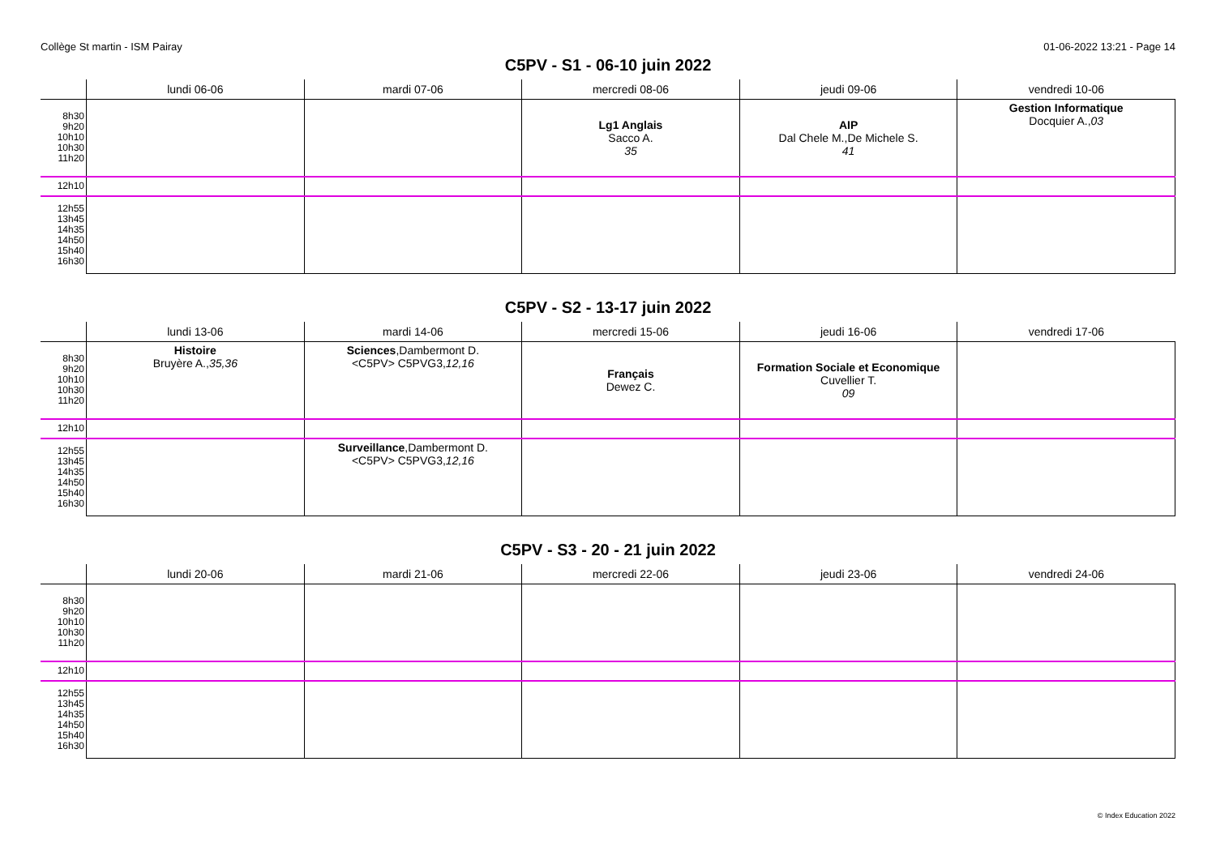Collège St martin - ISM Pairay 01-06-2022 13:21 - Page 14
C5PV - S1 - 06-10 juin 2022
| | lundi 06-06 | mardi 07-06 | mercredi 08-06 | jeudi 09-06 | vendredi 10-06 |
| --- | --- | --- | --- | --- | --- |
| 8h30 9h20 10h10 10h30 11h20 | | | Lg1 Anglais Sacco A. 35 | AIP Dal Chele M.,De Michele S. 41 | Gestion Informatique Docquier A., 03 |
| 12h10 | | | | | |
| 12h55 13h45 14h35 14h50 15h40 16h30 | | | | | |
C5PV - S2 - 13-17 juin 2022
| | lundi 13-06 | mardi 14-06 | mercredi 15-06 | jeudi 16-06 | vendredi 17-06 |
| --- | --- | --- | --- | --- | --- |
| 8h30 9h20 10h10 10h30 11h20 | Histoire Bruyère A., 35,36 | Sciences ,Dambermont D. <C5PV> C5PVG3, 12,16 | Français Dewez C. | Formation Sociale et Economique Cuvellier T. 09 | |
| 12h10 | | | | | |
| 12h55 13h45 14h35 14h50 15h40 16h30 | | Surveillance ,Dambermont D. <C5PV> C5PVG3, 12,16 | | | |
C5PV - S3 - 20 - 21 juin 2022
| | lundi 20-06 | mardi 21-06 | mercredi 22-06 | jeudi 23-06 | vendredi 24-06 |
| --- | --- | --- | --- | --- | --- |
| 8h30 9h20 10h10 10h30 11h20 | | | | | |
| 12h10 | | | | | |
| 12h55 13h45 14h35 14h50 15h40 16h30 | | | | | |
© Index Education 2022